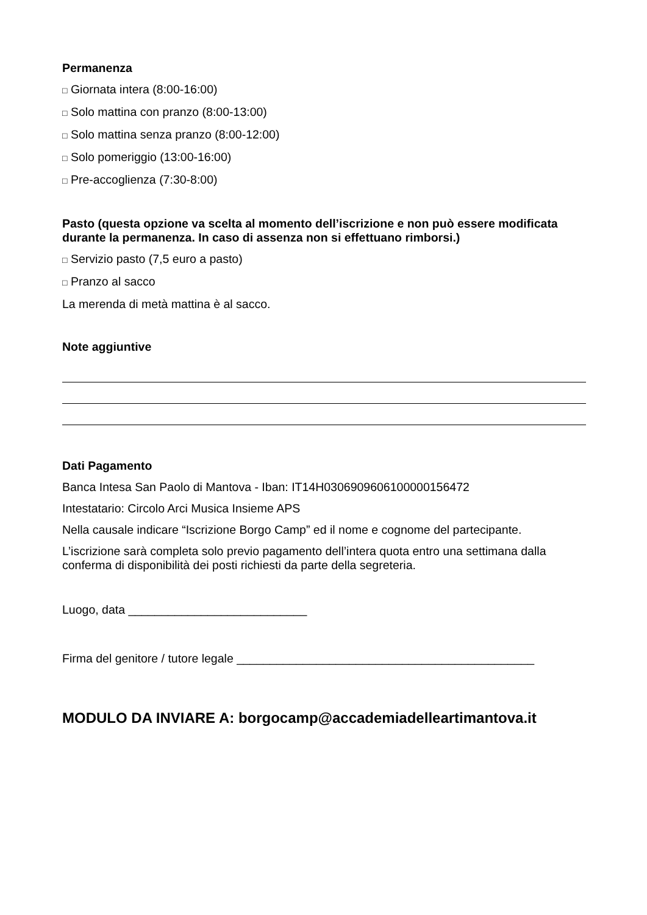Permanenza
□ Giornata intera (8:00-16:00)
□ Solo mattina con pranzo (8:00-13:00)
□ Solo mattina senza pranzo (8:00-12:00)
□ Solo pomeriggio (13:00-16:00)
□ Pre-accoglienza (7:30-8:00)
Pasto (questa opzione va scelta al momento dell’iscrizione e non può essere modificata durante la permanenza. In caso di assenza non si effettuano rimborsi.)
□ Servizio pasto (7,5 euro a pasto)
□ Pranzo al sacco
La merenda di metà mattina è al sacco.
Note aggiuntive
Dati Pagamento
Banca Intesa San Paolo di Mantova - Iban: IT14H0306909606100000156472
Intestatario: Circolo Arci Musica Insieme APS
Nella causale indicare “Iscrizione Borgo Camp” ed il nome e cognome del partecipante.
L’iscrizione sarà completa solo previo pagamento dell’intera quota entro una settimana dalla conferma di disponibilità dei posti richiesti da parte della segreteria.
Luogo, data ___________________________
Firma del genitore / tutore legale _____________________________________________
MODULO DA INVIARE A: borgocamp@accademiadelleartimantova.it